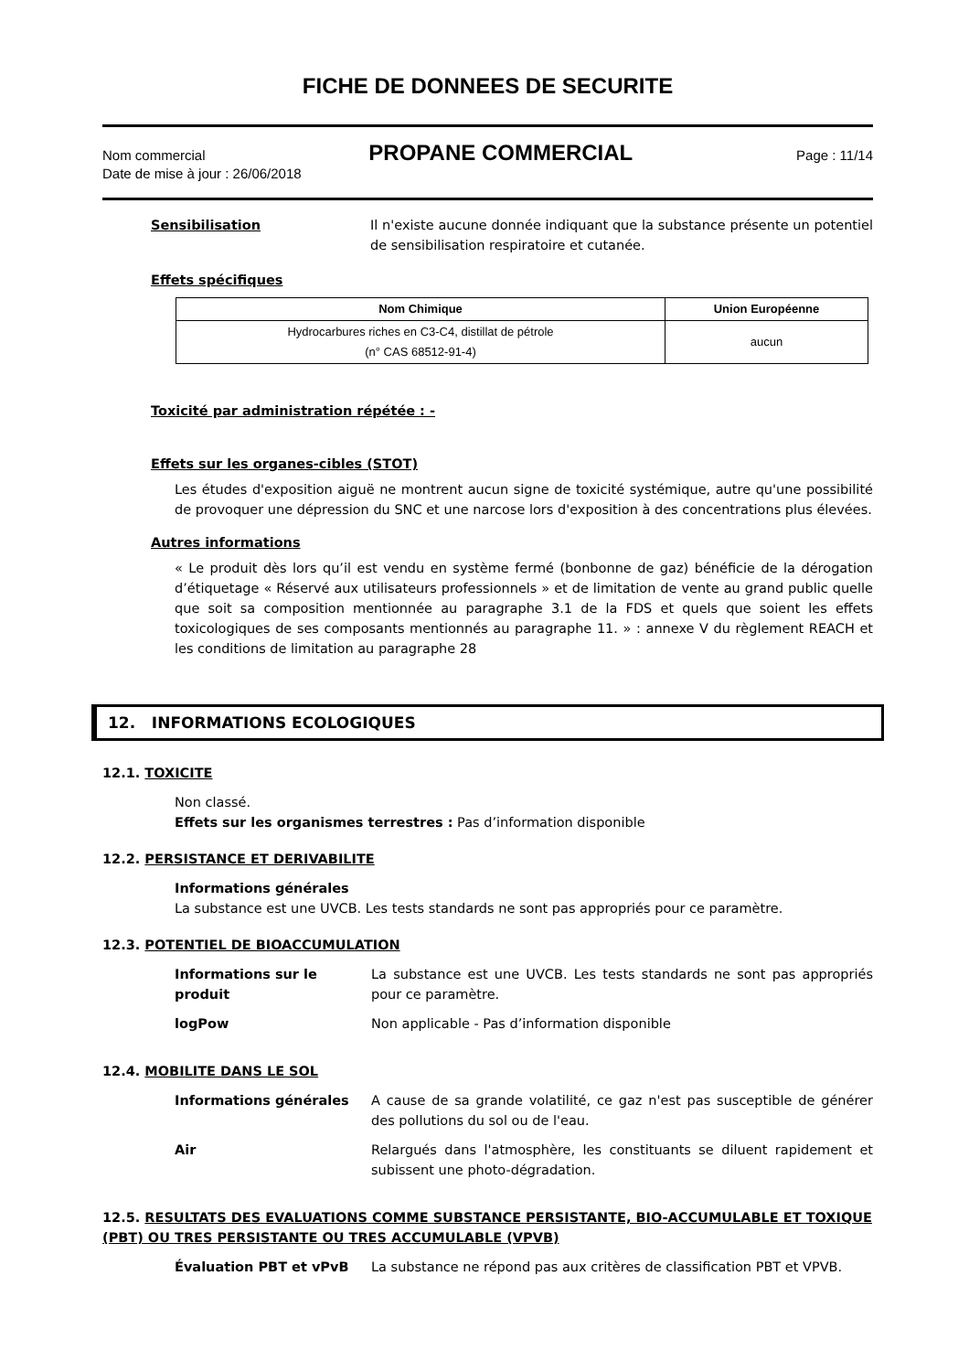FICHE DE DONNEES DE SECURITE
Nom commercial PROPANE COMMERCIAL Page : 11/14
Date de mise à jour : 26/06/2018
Sensibilisation Il n'existe aucune donnée indiquant que la substance présente un potentiel de sensibilisation respiratoire et cutanée.
Effets spécifiques
| Nom Chimique | Union Européenne |
| --- | --- |
| Hydrocarbures riches en C3-C4, distillat de pétrole (n° CAS 68512-91-4) | aucun |
Toxicité par administration répétée : -
Effets sur les organes-cibles (STOT)
Les études d'exposition aiguë ne montrent aucun signe de toxicité systémique, autre qu'une possibilité de provoquer une dépression du SNC et une narcose lors d'exposition à des concentrations plus élevées.
Autres informations
« Le produit dès lors qu’il est vendu en système fermé (bonbonne de gaz) bénéficie de la dérogation d’étiquetage « Réservé aux utilisateurs professionnels » et de limitation de vente au grand public quelle que soit sa composition mentionnée au paragraphe 3.1 de la FDS et quels que soient les effets toxicologiques de ses composants mentionnés au paragraphe 11. » : annexe V du règlement REACH et les conditions de limitation au paragraphe 28
12. INFORMATIONS ECOLOGIQUES
12.1. TOXICITE
Non classé.
Effets sur les organismes terrestres : Pas d’information disponible
12.2. PERSISTANCE ET DERIVABILITE
Informations générales
La substance est une UVCB. Les tests standards ne sont pas appropriés pour ce paramètre.
12.3. POTENTIEL DE BIOACCUMULATION
Informations sur le produit
La substance est une UVCB. Les tests standards ne sont pas appropriés pour ce paramètre.
logPow Non applicable - Pas d’information disponible
12.4. MOBILITE DANS LE SOL
Informations générales A cause de sa grande volatilité, ce gaz n'est pas susceptible de générer des pollutions du sol ou de l'eau.
Air Relargués dans l'atmosphère, les constituants se diluent rapidement et subissent une photo-dégradation.
12.5. RESULTATS DES EVALUATIONS COMME SUBSTANCE PERSISTANTE, BIO-ACCUMULABLE ET TOXIQUE (PBT) OU TRES PERSISTANTE OU TRES ACCUMULABLE (VPVB)
Évaluation PBT et vPvB La substance ne répond pas aux critères de classification PBT et VPVB.